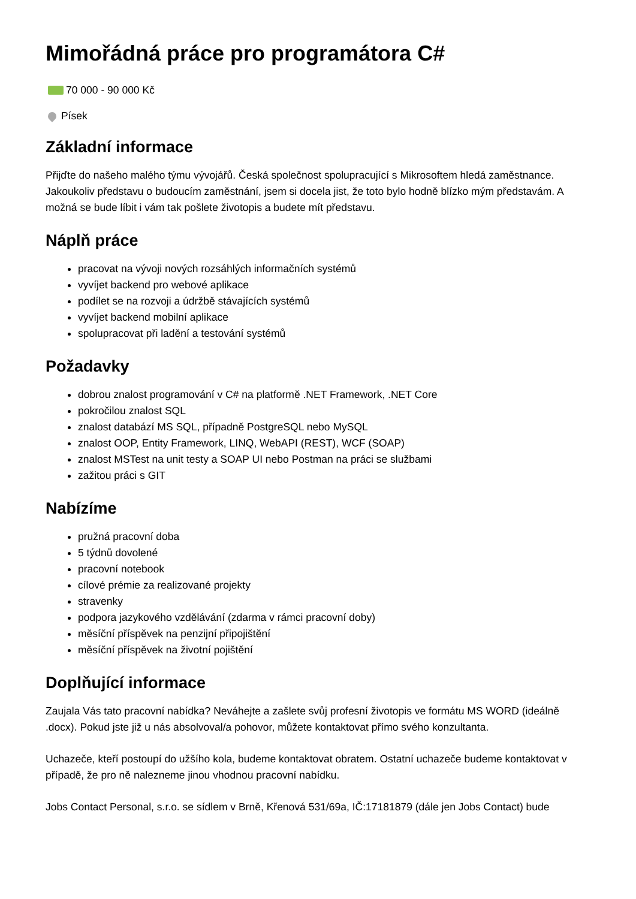Mimořádná práce pro programátora C#
70 000 - 90 000 Kč
Písek
Základní informace
Přijďte do našeho malého týmu vývojářů. Česká společnost spolupracující s Mikrosoftem hledá zaměstnance. Jakoukoliv představu o budoucím zaměstnání, jsem si docela jist, že toto bylo hodně blízko mým představám. A možná se bude líbit i vám tak pošlete životopis a budete mít představu.
Náplň práce
pracovat na vývoji nových rozsáhlých informačních systémů
vyvíjet backend pro webové aplikace
podílet se na rozvoji a údržbě stávajících systémů
vyvíjet backend mobilní aplikace
spolupracovat při ladění a testování systémů
Požadavky
dobrou znalost programování v C# na platformě .NET Framework, .NET Core
pokročilou znalost SQL
znalost databází MS SQL, případně PostgreSQL nebo MySQL
znalost OOP, Entity Framework, LINQ, WebAPI (REST), WCF (SOAP)
znalost MSTest na unit testy a SOAP UI nebo Postman na práci se službami
zažitou práci s GIT
Nabízíme
pružná pracovní doba
5 týdnů dovolené
pracovní notebook
cílové prémie za realizované projekty
stravenky
podpora jazykového vzdělávání (zdarma v rámci pracovní doby)
měsíční příspěvek na penzijní připojištění
měsíční příspěvek na životní pojištění
Doplňující informace
Zaujala Vás tato pracovní nabídka? Neváhejte a zašlete svůj profesní životopis ve formátu MS WORD (ideálně .docx). Pokud jste již u nás absolvoval/a pohovor, můžete kontaktovat přímo svého konzultanta.
Uchazeče, kteří postoupí do užšího kola, budeme kontaktovat obratem. Ostatní uchazeče budeme kontaktovat v případě, že pro ně nalezneme jinou vhodnou pracovní nabídku.
Jobs Contact Personal, s.r.o. se sídlem v Brně, Křenová 531/69a, IČ:17181879 (dále jen Jobs Contact) bude